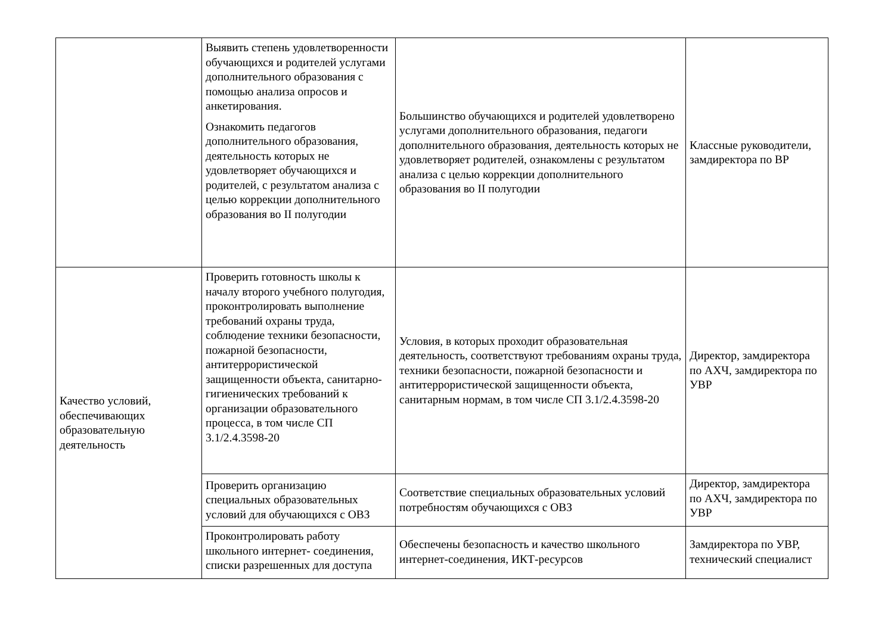| | Выявить степень удовлетворенности обучающихся и родителей услугами дополнительного образования с помощью анализа опросов и анкетирования. Ознакомить педагогов дополнительного образования, деятельность которых не удовлетворяет обучающихся и родителей, с результатом анализа с целью коррекции дополнительного образования во II полугодии | Большинство обучающихся и родителей удовлетворено услугами дополнительного образования, педагоги дополнительного образования, деятельность которых не удовлетворяет родителей, ознакомлены с результатом анализа с целью коррекции дополнительного образования во II полугодии | Классные руководители, замдиректора по ВР |
| Качество условий, обеспечивающих образовательную деятельность | Проверить готовность школы к началу второго учебного полугодия, проконтролировать выполнение требований охраны труда, соблюдение техники безопасности, пожарной безопасности, антитеррористической защищенности объекта, санитарно-гигиенических требований к организации образовательного процесса, в том числе СП 3.1/2.4.3598-20 | Условия, в которых проходит образовательная деятельность, соответствуют требованиям охраны труда, техники безопасности, пожарной безопасности и антитеррористической защищенности объекта, санитарным нормам, в том числе СП 3.1/2.4.3598-20 | Директор, замдиректора по АХЧ, замдиректора по УВР |
| | Проверить организацию специальных образовательных условий для обучающихся с ОВЗ | Соответствие специальных образовательных условий потребностям обучающихся с ОВЗ | Директор, замдиректора по АХЧ, замдиректора по УВР |
| | Проконтролировать работу школьного интернет- соединения, списки разрешенных для доступа | Обеспечены безопасность и качество школьного интернет-соединения, ИКТ-ресурсов | Замдиректора по УВР, технический специалист |